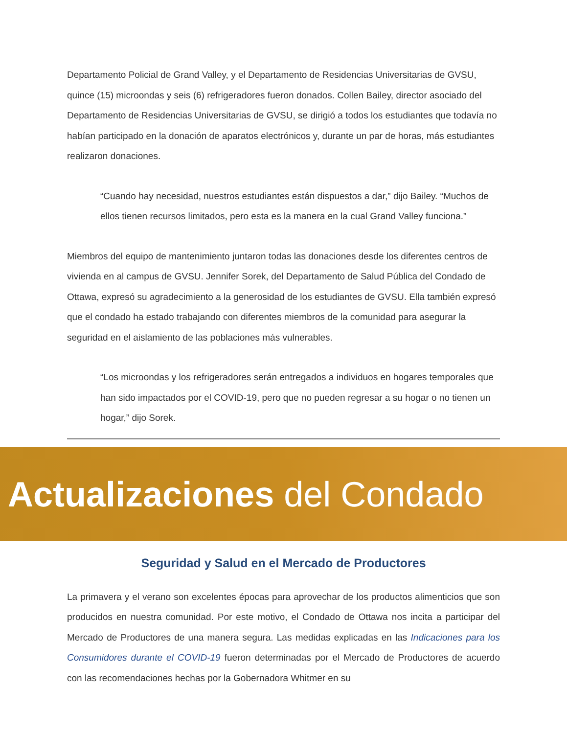Departamento Policial de Grand Valley, y el Departamento de Residencias Universitarias de GVSU, quince (15) microondas y seis (6) refrigeradores fueron donados. Collen Bailey, director asociado del Departamento de Residencias Universitarias de GVSU, se dirigió a todos los estudiantes que todavía no habían participado en la donación de aparatos electrónicos y, durante un par de horas, más estudiantes realizaron donaciones.
“Cuando hay necesidad, nuestros estudiantes están dispuestos a dar,” dijo Bailey. “Muchos de ellos tienen recursos limitados, pero esta es la manera en la cual Grand Valley funciona.”
Miembros del equipo de mantenimiento juntaron todas las donaciones desde los diferentes centros de vivienda en al campus de GVSU. Jennifer Sorek, del Departamento de Salud Pública del Condado de Ottawa, expresó su agradecimiento a la generosidad de los estudiantes de GVSU. Ella también expresó que el condado ha estado trabajando con diferentes miembros de la comunidad para asegurar la seguridad en el aislamiento de las poblaciones más vulnerables.
“Los microondas y los refrigeradores serán entregados a individuos en hogares temporales que han sido impactados por el COVID-19, pero que no pueden regresar a su hogar o no tienen un hogar,” dijo Sorek.
Actualizaciones del Condado
Seguridad y Salud en el Mercado de Productores
La primavera y el verano son excelentes épocas para aprovechar de los productos alimenticios que son producidos en nuestra comunidad. Por este motivo, el Condado de Ottawa nos incita a participar del Mercado de Productores de una manera segura. Las medidas explicadas en las Indicaciones para los Consumidores durante el COVID-19 fueron determinadas por el Mercado de Productores de acuerdo con las recomendaciones hechas por la Gobernadora Whitmer en su